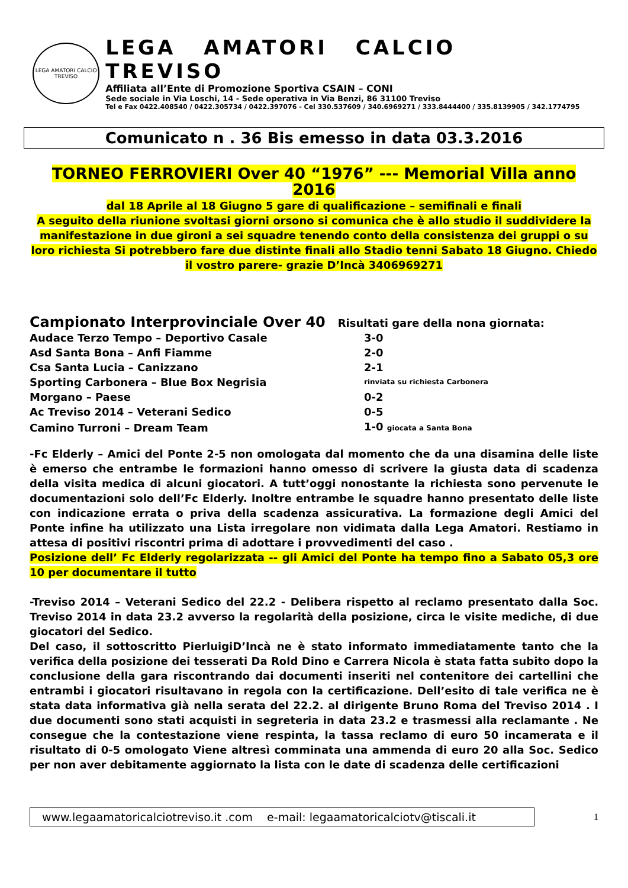LEGA AMATORI CALCIO TREVISO
LEGA AMATORI CALCIO TREVISO
Affiliata all’Ente di Promozione Sportiva CSAIN – CONI
Sede sociale in Via Loschi, 14 - Sede operativa in Via Benzi, 86 31100 Treviso
Tel e Fax 0422.408540 / 0422.305734 / 0422.397076 - Cel 330.537609 / 340.6969271 / 333.8444400 / 335.8139905 / 342.1774795
Comunicato n . 36 Bis emesso in data 03.3.2016
TORNEO FERROVIERI Over 40 “1976” --- Memorial Villa anno 2016
dal 18 Aprile al 18 Giugno 5 gare di qualificazione – semifinali e finali
A seguito della riunione svoltasi giorni orsono si comunica che è allo studio il suddividere la manifestazione in due gironi a sei squadre tenendo conto della consistenza dei gruppi o su loro richiesta Si potrebbero fare due distinte finali allo Stadio tenni Sabato 18 Giugno. Chiedo il vostro parere- grazie D’Incà 3406969271
Campionato Interprovinciale Over 40 Risultati gare della nona giornata:
| Audace Terzo Tempo – Deportivo Casale | 3-0 |
| Asd Santa Bona – Anfi Fiamme | 2-0 |
| Csa Santa Lucia – Canizzano | 2-1 |
| Sporting Carbonera – Blue Box Negrisia | rinviata su richiesta Carbonera |
| Morgano – Paese | 0-2 |
| Ac Treviso 2014 – Veterani Sedico | 0-5 |
| Camino Turroni – Dream Team | 1-0 giocata a Santa Bona |
-Fc Elderly – Amici del Ponte 2-5 non omologata dal momento che da una disamina delle liste è emerso che entrambe le formazioni hanno omesso di scrivere la giusta data di scadenza della visita medica di alcuni giocatori. A tutt’oggi nonostante la richiesta sono pervenute le documentazioni solo dell’Fc Elderly. Inoltre entrambe le squadre hanno presentato delle liste con indicazione errata o priva della scadenza assicurativa. La formazione degli Amici del Ponte infine ha utilizzato una Lista irregolare non vidimata dalla Lega Amatori. Restiamo in attesa di positivi riscontri prima di adottare i provvedimenti del caso .
Posizione dell’ Fc Elderly regolarizzata -- gli Amici del Ponte ha tempo fino a Sabato 05,3 ore 10 per documentare il tutto
-Treviso 2014 – Veterani Sedico del 22.2 - Delibera rispetto al reclamo presentato dalla Soc. Treviso 2014 in data 23.2 avverso la regolarità della posizione, circa le visite mediche, di due giocatori del Sedico.
Del caso, il sottoscritto PierluigiD’Incà ne è stato informato immediatamente tanto che la verifica della posizione dei tesserati Da Rold Dino e Carrera Nicola è stata fatta subito dopo la conclusione della gara riscontrando dai documenti inseriti nel contenitore dei cartellini che entrambi i giocatori risultavano in regola con la certificazione. Dell’esito di tale verifica ne è stata data informativa già nella serata del 22.2. al dirigente Bruno Roma del Treviso 2014 . I due documenti sono stati acquisti in segreteria in data 23.2 e trasmessi alla reclamante . Ne consegue che la contestazione viene respinta, la tassa reclamo di euro 50 incamerata e il risultato di 0-5 omologato Viene altresì comminata una ammenda di euro 20 alla Soc. Sedico per non aver debitamente aggiornato la lista con le date di scadenza delle certificazioni
www.legaamatoricalciotreviso.it .com e-mail: legaamatoricalciotv@tiscali.it
1